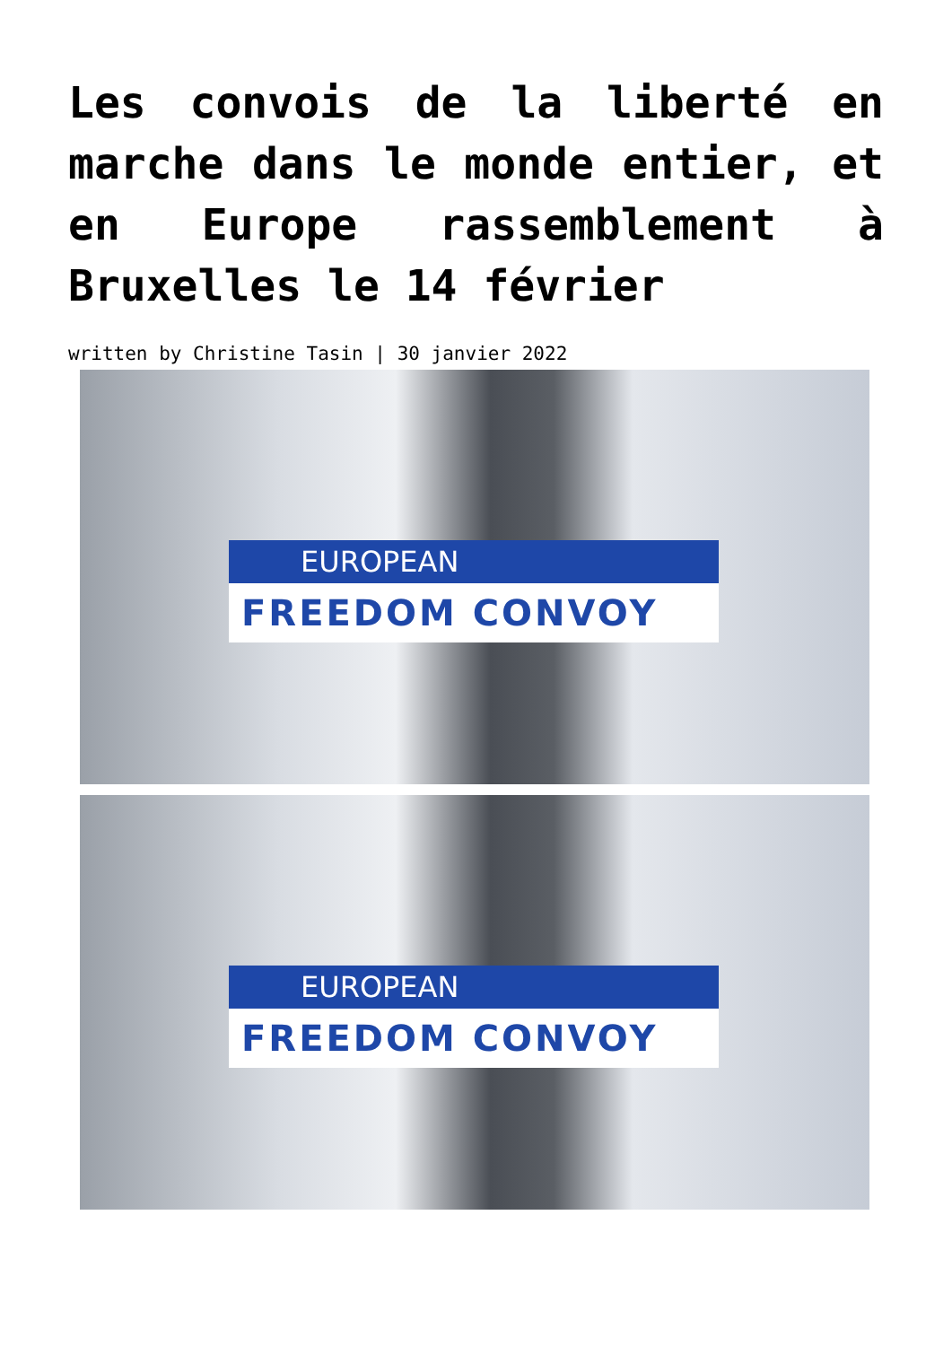Les convois de la liberté en marche dans le monde entier, et en Europe rassemblement à Bruxelles le 14 février
written by Christine Tasin | 30 janvier 2022
EUROPEAN
FREEDOM CONVOY
EUROPEAN
FREEDOM CONVOY